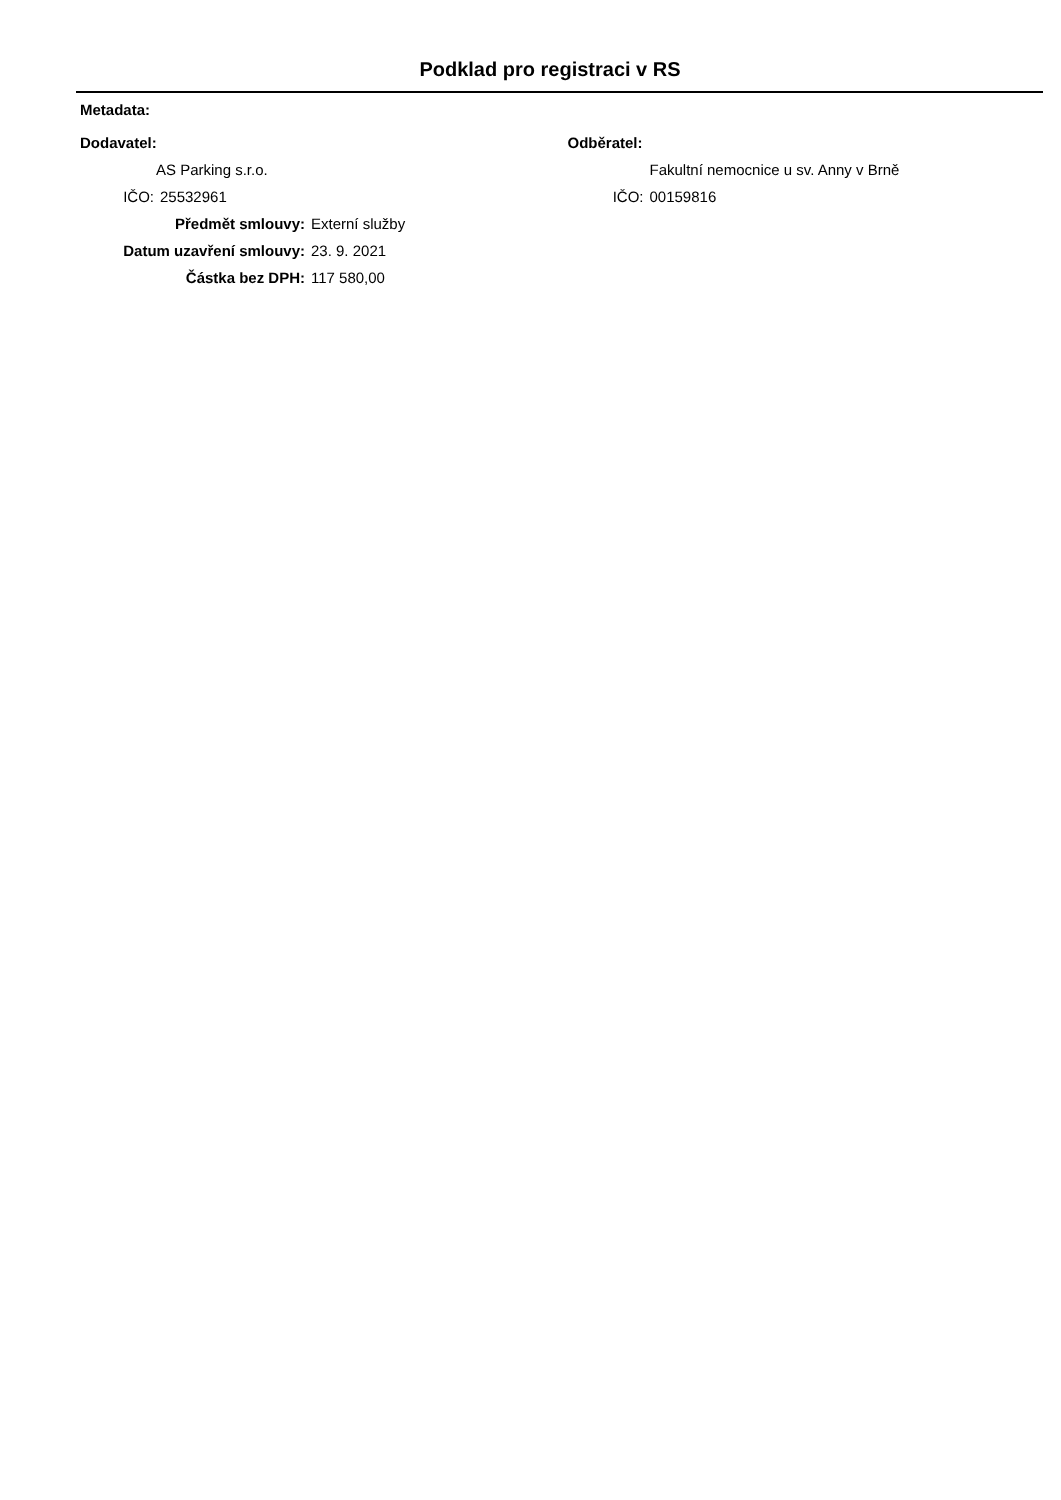Podklad pro registraci v RS
Metadata:
Dodavatel:
AS Parking s.r.o.
IČO: 25532961
Odběratel:
Fakultní nemocnice u sv. Anny v Brně
IČO: 00159816
Předmět smlouvy: Externí služby
Datum uzavření smlouvy: 23. 9. 2021
Částka bez DPH: 117 580,00